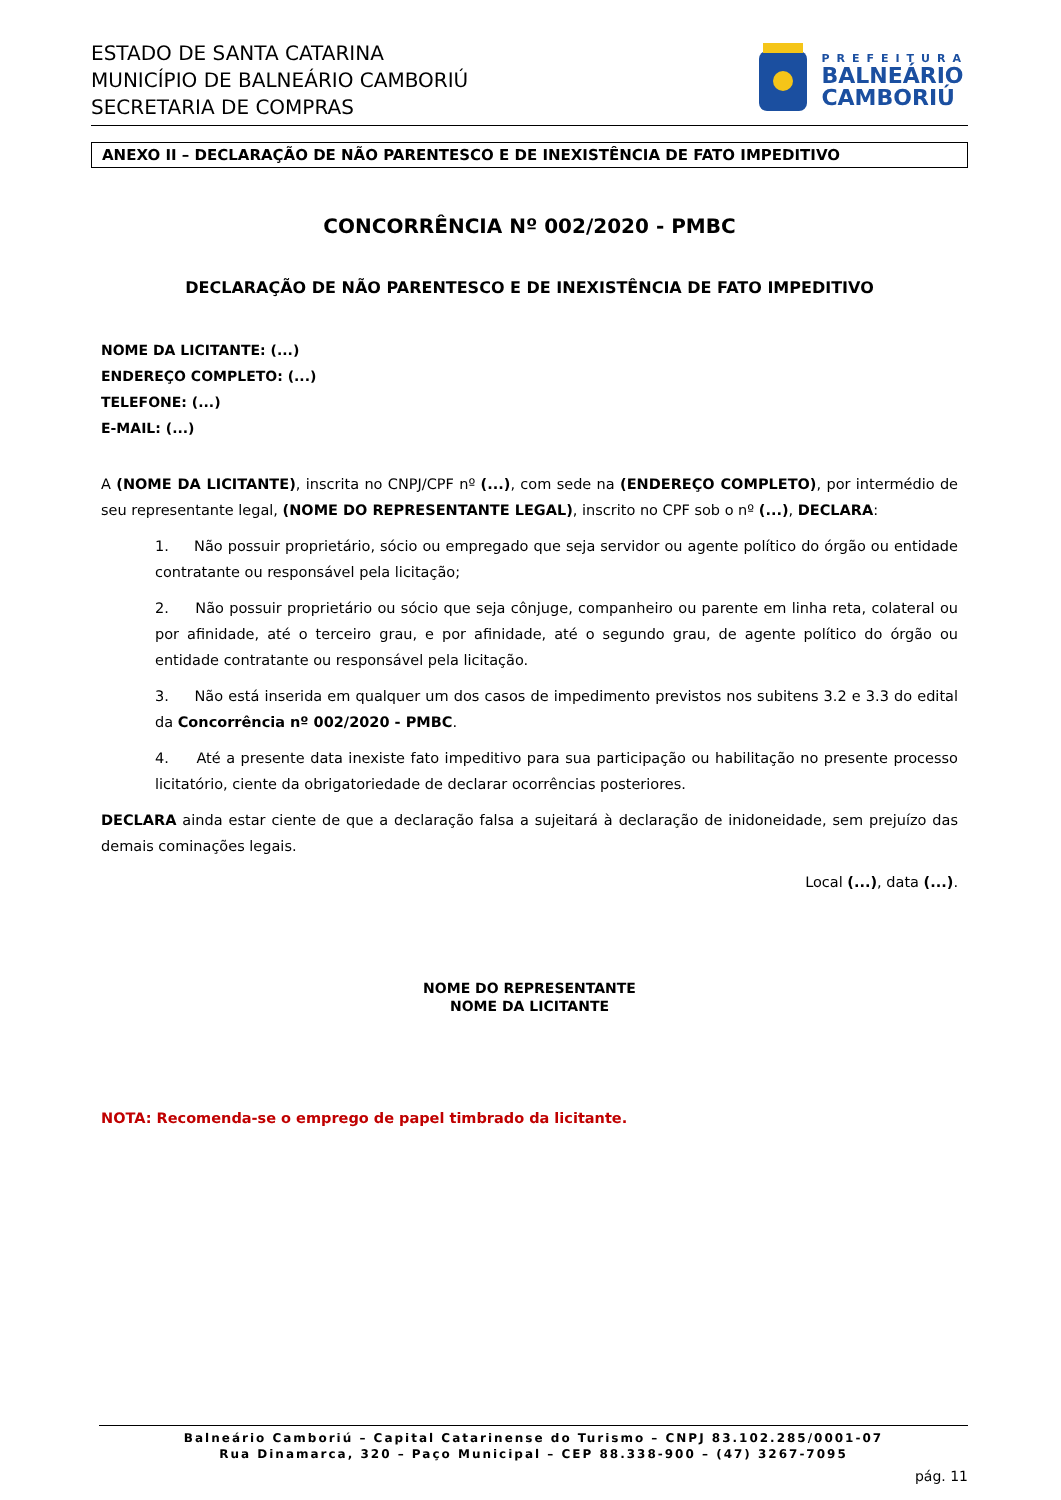ESTADO DE SANTA CATARINA
MUNICÍPIO DE BALNEÁRIO CAMBORIÚ
SECRETARIA DE COMPRAS
PREFEITURA
BALNEÁRIO
CAMBORIÚ
ANEXO II – DECLARAÇÃO DE NÃO PARENTESCO E DE INEXISTÊNCIA DE FATO IMPEDITIVO
CONCORRÊNCIA Nº 002/2020 - PMBC
DECLARAÇÃO DE NÃO PARENTESCO E DE INEXISTÊNCIA DE FATO IMPEDITIVO
NOME DA LICITANTE: (...)
ENDEREÇO COMPLETO: (...)
TELEFONE: (...)
E-MAIL: (...)
A (NOME DA LICITANTE), inscrita no CNPJ/CPF nº (...), com sede na (ENDEREÇO COMPLETO), por intermédio de seu representante legal, (NOME DO REPRESENTANTE LEGAL), inscrito no CPF sob o nº (...), DECLARA:
1. Não possuir proprietário, sócio ou empregado que seja servidor ou agente político do órgão ou entidade contratante ou responsável pela licitação;
2. Não possuir proprietário ou sócio que seja cônjuge, companheiro ou parente em linha reta, colateral ou por afinidade, até o terceiro grau, e por afinidade, até o segundo grau, de agente político do órgão ou entidade contratante ou responsável pela licitação.
3. Não está inserida em qualquer um dos casos de impedimento previstos nos subitens 3.2 e 3.3 do edital da Concorrência nº 002/2020 - PMBC.
4. Até a presente data inexiste fato impeditivo para sua participação ou habilitação no presente processo licitatório, ciente da obrigatoriedade de declarar ocorrências posteriores.
DECLARA ainda estar ciente de que a declaração falsa a sujeitará à declaração de inidoneidade, sem prejuízo das demais cominações legais.
Local (...), data (...).
NOME DO REPRESENTANTE
NOME DA LICITANTE
NOTA: Recomenda-se o emprego de papel timbrado da licitante.
Balneário Camboriú – Capital Catarinense do Turismo – CNPJ 83.102.285/0001-07
Rua Dinamarca, 320 – Paço Municipal – CEP 88.338-900 – (47) 3267-7095
pág. 11